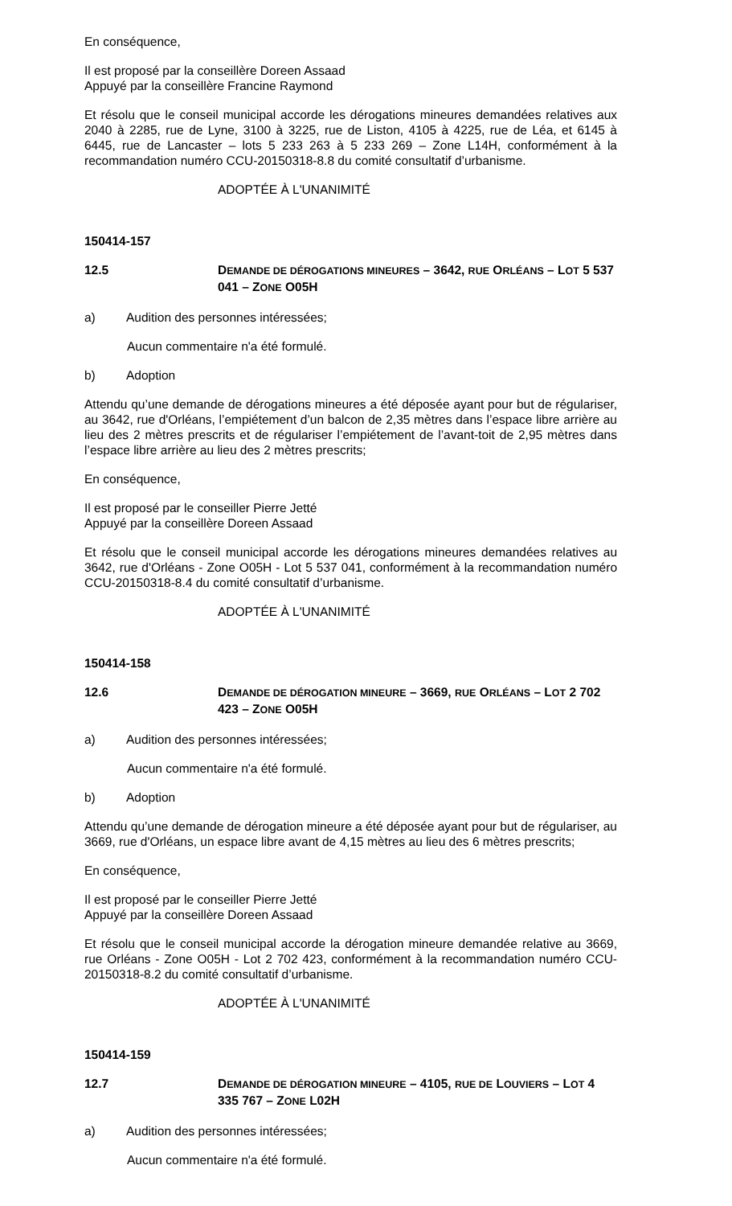En conséquence,
Il est proposé par la conseillère Doreen Assaad
Appuyé par la conseillère Francine Raymond
Et résolu que le conseil municipal accorde les dérogations mineures demandées relatives aux 2040 à 2285, rue de Lyne, 3100 à 3225, rue de Liston, 4105 à 4225, rue de Léa, et 6145 à 6445, rue de Lancaster – lots 5 233 263 à 5 233 269 – Zone L14H, conformément à la recommandation numéro CCU-20150318-8.8 du comité consultatif d’urbanisme.
ADOPTÉE À L'UNANIMITÉ
150414-157
12.5 DEMANDE DE DÉROGATIONS MINEURES – 3642, RUE ORLÉANS – LOT 5 537 041 – ZONE O05H
a) Audition des personnes intéressées;
Aucun commentaire n'a été formulé.
b) Adoption
Attendu qu’une demande de dérogations mineures a été déposée ayant pour but de régulariser, au 3642, rue d'Orléans, l’empiétement d’un balcon de 2,35 mètres dans l’espace libre arrière au lieu des 2 mètres prescrits et de régulariser l’empiétement de l’avant-toit de 2,95 mètres dans l’espace libre arrière au lieu des 2 mètres prescrits;
En conséquence,
Il est proposé par le conseiller Pierre Jetté
Appuyé par la conseillère Doreen Assaad
Et résolu que le conseil municipal accorde les dérogations mineures demandées relatives au 3642, rue d'Orléans - Zone O05H - Lot 5 537 041, conformément à la recommandation numéro CCU-20150318-8.4 du comité consultatif d’urbanisme.
ADOPTÉE À L'UNANIMITÉ
150414-158
12.6 DEMANDE DE DÉROGATION MINEURE – 3669, RUE ORLÉANS – LOT 2 702 423 – ZONE O05H
a) Audition des personnes intéressées;
Aucun commentaire n'a été formulé.
b) Adoption
Attendu qu’une demande de dérogation mineure a été déposée ayant pour but de régulariser, au 3669, rue d'Orléans, un espace libre avant de 4,15 mètres au lieu des 6 mètres prescrits;
En conséquence,
Il est proposé par le conseiller Pierre Jetté
Appuyé par la conseillère Doreen Assaad
Et résolu que le conseil municipal accorde la dérogation mineure demandée relative au 3669, rue Orléans - Zone O05H - Lot 2 702 423, conformément à la recommandation numéro CCU-20150318-8.2 du comité consultatif d’urbanisme.
ADOPTÉE À L'UNANIMITÉ
150414-159
12.7 DEMANDE DE DÉROGATION MINEURE – 4105, RUE DE LOUVIERS – LOT 4 335 767 – ZONE L02H
a) Audition des personnes intéressées;
Aucun commentaire n'a été formulé.